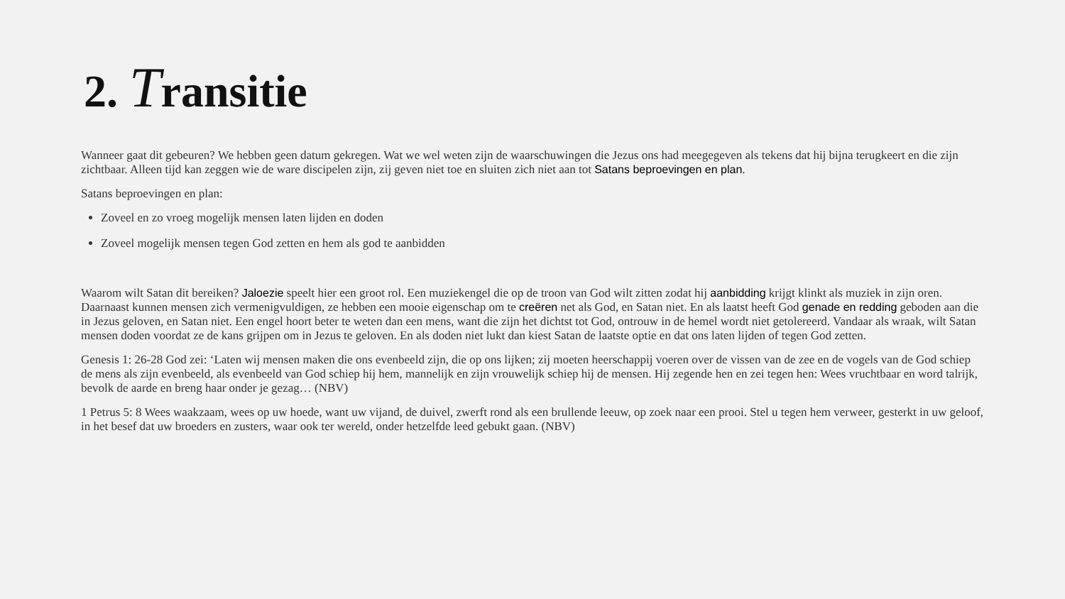2. Transitie
Wanneer gaat dit gebeuren? We hebben geen datum gekregen. Wat we wel weten zijn de waarschuwingen die Jezus ons had meegegeven als tekens dat hij bijna terugkeert en die zijn zichtbaar. Alleen tijd kan zeggen wie de ware discipelen zijn, zij geven niet toe en sluiten zich niet aan tot Satans beproevingen en plan.
Satans beproevingen en plan:
Zoveel en zo vroeg mogelijk mensen laten lijden en doden
Zoveel mogelijk mensen tegen God zetten en hem als god te aanbidden
Waarom wilt Satan dit bereiken? Jaloezie speelt hier een groot rol. Een muziekengel die op de troon van God wilt zitten zodat hij aanbidding krijgt klinkt als muziek in zijn oren. Daarnaast kunnen mensen zich vermenigvuldigen, ze hebben een mooie eigenschap om te creëren net als God, en Satan niet. En als laatst heeft God genade en redding geboden aan die in Jezus geloven, en Satan niet. Een engel hoort beter te weten dan een mens, want die zijn het dichtst tot God, ontrouw in de hemel wordt niet getolereerd. Vandaar als wraak, wilt Satan mensen doden voordat ze de kans grijpen om in Jezus te geloven. En als doden niet lukt dan kiest Satan de laatste optie en dat ons laten lijden of tegen God zetten.
Genesis 1: 26-28 God zei: ‘Laten wij mensen maken die ons evenbeeld zijn, die op ons lijken; zij moeten heerschappij voeren over de vissen van de zee en de vogels van de God schiep de mens als zijn evenbeeld, als evenbeeld van God schiep hij hem, mannelijk en zijn vrouwelijk schiep hij de mensen. Hij zegende hen en zei tegen hen: Wees vruchtbaar en word talrijk, bevolk de aarde en breng haar onder je gezag… (NBV)
1 Petrus 5: 8 Wees waakzaam, wees op uw hoede, want uw vijand, de duivel, zwerft rond als een brullende leeuw, op zoek naar een prooi. Stel u tegen hem verweer, gesterkt in uw geloof, in het besef dat uw broeders en zusters, waar ook ter wereld, onder hetzelfde leed gebukt gaan. (NBV)